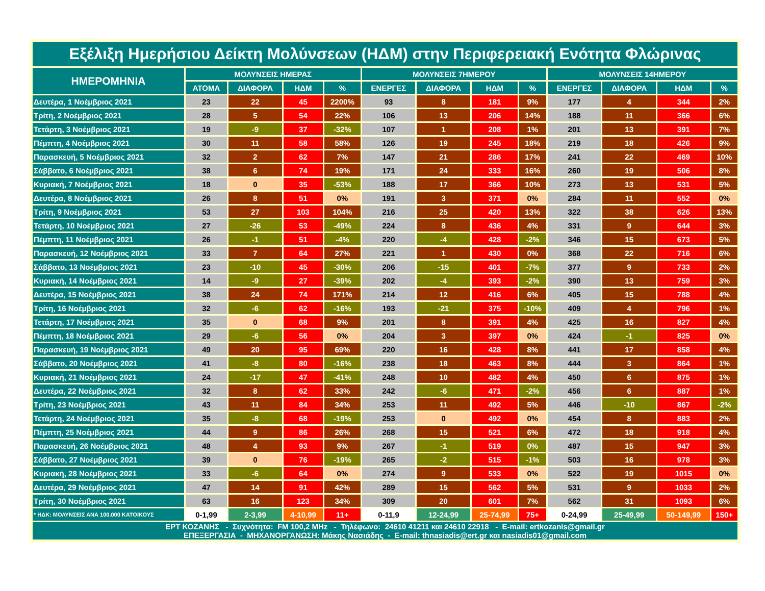| Εξέλιξη Ημερήσιου Δείκτη Μολύνσεων (ΗΔΜ) στην Περιφερειακή Ενότητα Φλώρινας | | | | | | | | | | | | |
| --- | --- | --- | --- | --- | --- | --- | --- | --- | --- | --- | --- | --- |
| ΗΜΕΡΟΜΗΝΙΑ | ΜΟΛΥΝΣΕΙΣ ΗΜΕΡΑΣ | | | | ΜΟΛΥΝΣΕΙΣ 7ΗΜΕΡΟΥ | | | | ΜΟΛΥΝΣΕΙΣ 14ΗΜΕΡΟΥ | | | |
| | ΑΤΟΜΑ | ΔΙΑΦΟΡΑ | ΗΔΜ | % | ΕΝΕΡΓΕΣ | ΔΙΑΦΟΡΑ | ΗΔΜ | % | ΕΝΕΡΓΕΣ | ΔΙΑΦΟΡΑ | ΗΔΜ | % |
| Δευτέρα, 1 Νοέμβριος 2021 | 23 | 22 | 45 | 2200% | 93 | 8 | 181 | 9% | 177 | 4 | 344 | 2% |
| Τρίτη, 2 Νοέμβριος 2021 | 28 | 5 | 54 | 22% | 106 | 13 | 206 | 14% | 188 | 11 | 366 | 6% |
| Τετάρτη, 3 Νοέμβριος 2021 | 19 | -9 | 37 | -32% | 107 | 1 | 208 | 1% | 201 | 13 | 391 | 7% |
| Πέμπτη, 4 Νοέμβριος 2021 | 30 | 11 | 58 | 58% | 126 | 19 | 245 | 18% | 219 | 18 | 426 | 9% |
| Παρασκευή, 5 Νοέμβριος 2021 | 32 | 2 | 62 | 7% | 147 | 21 | 286 | 17% | 241 | 22 | 469 | 10% |
| Σάββατο, 6 Νοέμβριος 2021 | 38 | 6 | 74 | 19% | 171 | 24 | 333 | 16% | 260 | 19 | 506 | 8% |
| Κυριακή, 7 Νοέμβριος 2021 | 18 | 0 | 35 | -53% | 188 | 17 | 366 | 10% | 273 | 13 | 531 | 5% |
| Δευτέρα, 8 Νοέμβριος 2021 | 26 | 8 | 51 | 0% | 191 | 3 | 371 | 0% | 284 | 11 | 552 | 0% |
| Τρίτη, 9 Νοέμβριος 2021 | 53 | 27 | 103 | 104% | 216 | 25 | 420 | 13% | 322 | 38 | 626 | 13% |
| Τετάρτη, 10 Νοέμβριος 2021 | 27 | -26 | 53 | -49% | 224 | 8 | 436 | 4% | 331 | 9 | 644 | 3% |
| Πέμπτη, 11 Νοέμβριος 2021 | 26 | -1 | 51 | -4% | 220 | -4 | 428 | -2% | 346 | 15 | 673 | 5% |
| Παρασκευή, 12 Νοέμβριος 2021 | 33 | 7 | 64 | 27% | 221 | 1 | 430 | 0% | 368 | 22 | 716 | 6% |
| Σάββατο, 13 Νοέμβριος 2021 | 23 | -10 | 45 | -30% | 206 | -15 | 401 | -7% | 377 | 9 | 733 | 2% |
| Κυριακή, 14 Νοέμβριος 2021 | 14 | -9 | 27 | -39% | 202 | -4 | 393 | -2% | 390 | 13 | 759 | 3% |
| Δευτέρα, 15 Νοέμβριος 2021 | 38 | 24 | 74 | 171% | 214 | 12 | 416 | 6% | 405 | 15 | 788 | 4% |
| Τρίτη, 16 Νοέμβριος 2021 | 32 | -6 | 62 | -16% | 193 | -21 | 375 | -10% | 409 | 4 | 796 | 1% |
| Τετάρτη, 17 Νοέμβριος 2021 | 35 | 0 | 68 | 9% | 201 | 8 | 391 | 4% | 425 | 16 | 827 | 4% |
| Πέμπτη, 18 Νοέμβριος 2021 | 29 | -6 | 56 | 0% | 204 | 3 | 397 | 0% | 424 | -1 | 825 | 0% |
| Παρασκευή, 19 Νοέμβριος 2021 | 49 | 20 | 95 | 69% | 220 | 16 | 428 | 8% | 441 | 17 | 858 | 4% |
| Σάββατο, 20 Νοέμβριος 2021 | 41 | -8 | 80 | -16% | 238 | 18 | 463 | 8% | 444 | 3 | 864 | 1% |
| Κυριακή, 21 Νοέμβριος 2021 | 24 | -17 | 47 | -41% | 248 | 10 | 482 | 4% | 450 | 6 | 875 | 1% |
| Δευτέρα, 22 Νοέμβριος 2021 | 32 | 8 | 62 | 33% | 242 | -6 | 471 | -2% | 456 | 6 | 887 | 1% |
| Τρίτη, 23 Νοέμβριος 2021 | 43 | 11 | 84 | 34% | 253 | 11 | 492 | 5% | 446 | -10 | 867 | -2% |
| Τετάρτη, 24 Νοέμβριος 2021 | 35 | -8 | 68 | -19% | 253 | 0 | 492 | 0% | 454 | 8 | 883 | 2% |
| Πέμπτη, 25 Νοέμβριος 2021 | 44 | 9 | 86 | 26% | 268 | 15 | 521 | 6% | 472 | 18 | 918 | 4% |
| Παρασκευή, 26 Νοέμβριος 2021 | 48 | 4 | 93 | 9% | 267 | -1 | 519 | 0% | 487 | 15 | 947 | 3% |
| Σάββατο, 27 Νοέμβριος 2021 | 39 | 0 | 76 | -19% | 265 | -2 | 515 | -1% | 503 | 16 | 978 | 3% |
| Κυριακή, 28 Νοέμβριος 2021 | 33 | -6 | 64 | 0% | 274 | 9 | 533 | 0% | 522 | 19 | 1015 | 0% |
| Δευτέρα, 29 Νοέμβριος 2021 | 47 | 14 | 91 | 42% | 289 | 15 | 562 | 5% | 531 | 9 | 1033 | 2% |
| Τρίτη, 30 Νοέμβριος 2021 | 63 | 16 | 123 | 34% | 309 | 20 | 601 | 7% | 562 | 31 | 1093 | 6% |
| * ΗΔΚ: ΜΟΛΥΝΣΕΙΣ ΑΝΑ 100.000 ΚΑΤΟΙΚΟΥΣ | 0-1,99 | 2-3,99 | 4-10,99 | 11+ | 0-11,9 | 12-24,99 | 25-74,99 | 75+ | 0-24,99 | 25-49,99 | 50-149,99 | 150+ |
| ΕΡΤ ΚΟΖΑΝΗΣ - Συχνότητα: FM 100,2 MHz - Τηλέφωνο: 24610 41211 και 24610 22918 - E-mail: ertkozanis@gmail.gr ΕΠΕΞΕΡΓΑΣΙΑ - ΜΗΧΑΝΟΡΓΑΝΩΣΗ: Μάκης Νασιάδης - E-mail: thnasiadis@ert.gr και nasiadis01@gmail.com | | | | | | | | | | | | |